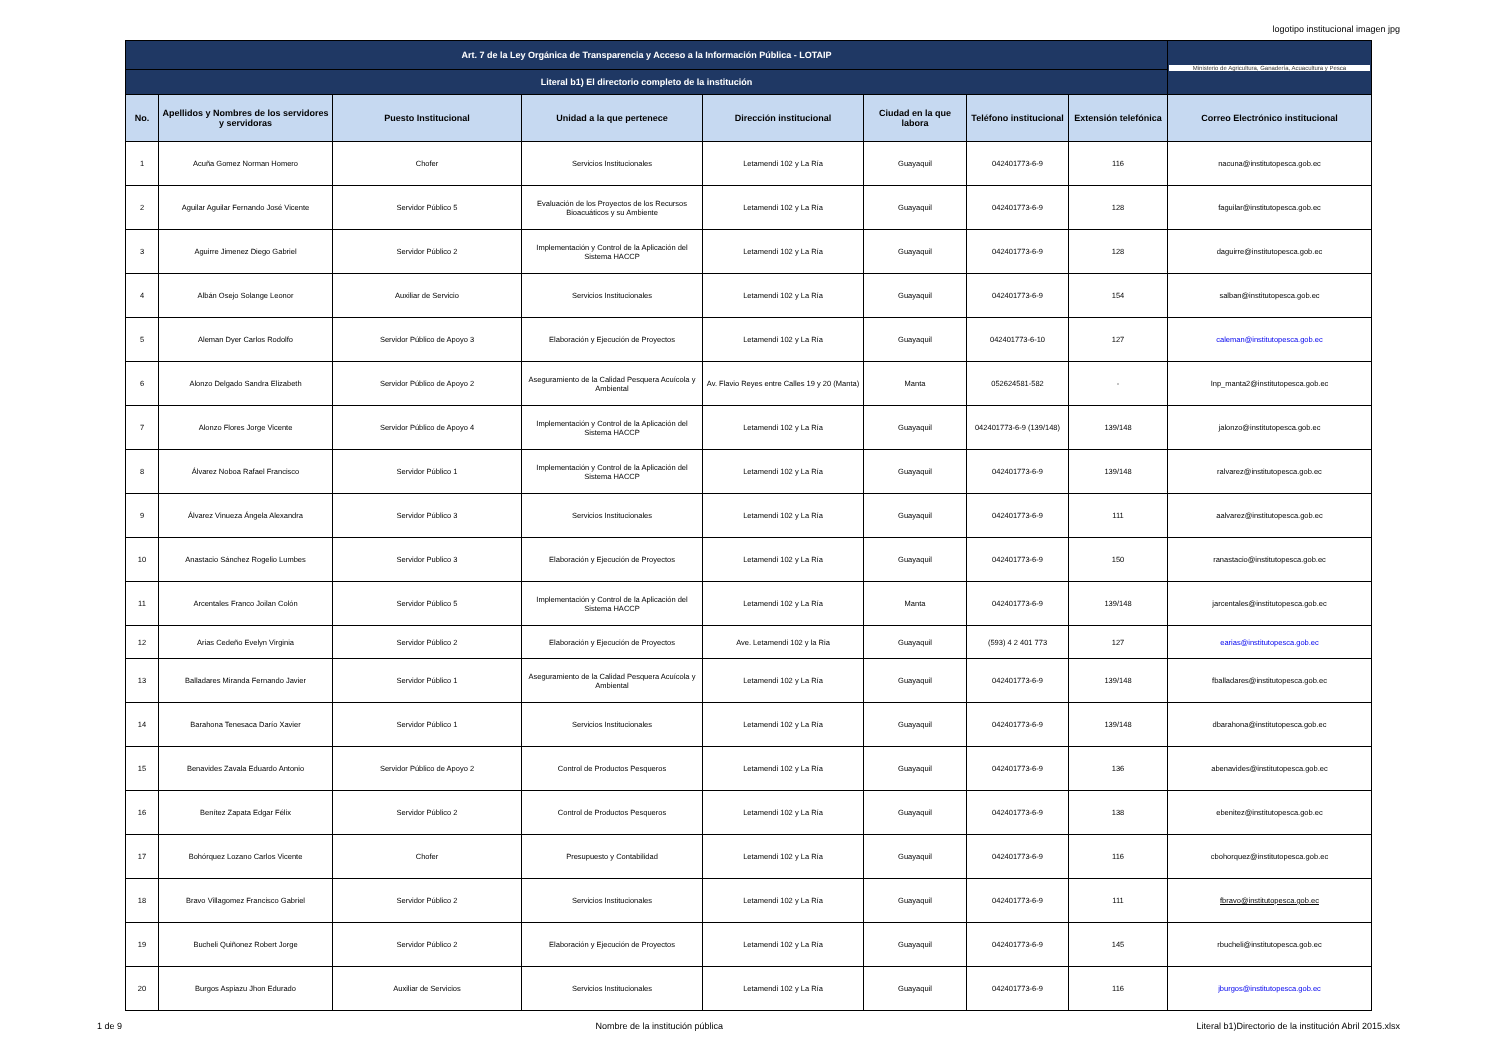logotipo institucional imagen jpg
| Art. 7 de la Ley Orgánica de Transparencia y Acceso a la Información Pública - LOTAIP | | | | | | | | Ministerio de Agricultura, Ganadería, Acuacultura y Pesca |
| Literal b1) El directorio completo de la institución | | | | | | | | |
| No. | Apellidos y Nombres de los servidores y servidoras | Puesto Institucional | Unidad a la que pertenece | Dirección institucional | Ciudad en la que labora | Teléfono institucional | Extensión telefónica | Correo Electrónico institucional |
| 1 | Acuña Gomez Norman Homero | Chofer | Servicios Institucionales | Letamendi 102 y La Ría | Guayaquil | 042401773-6-9 | 116 | nacuna@institutopesca.gob.ec |
| 2 | Aguilar Aguilar Fernando José Vicente | Servidor Público 5 | Evaluación de los Proyectos de los Recursos Bioacuáticos y su Ambiente | Letamendi 102 y La Ría | Guayaquil | 042401773-6-9 | 128 | faguilar@institutopesca.gob.ec |
| 3 | Aguirre Jimenez Diego Gabriel | Servidor Público 2 | Implementación y Control de la Aplicación del Sistema HACCP | Letamendi 102 y La Ría | Guayaquil | 042401773-6-9 | 128 | daguirre@institutopesca.gob.ec |
| 4 | Albán Osejo Solange Leonor | Auxiliar de Servicio | Servicios Institucionales | Letamendi 102 y La Ría | Guayaquil | 042401773-6-9 | 154 | salban@institutopesca.gob.ec |
| 5 | Aleman Dyer Carlos Rodolfo | Servidor Público de Apoyo 3 | Elaboración y Ejecución de Proyectos | Letamendi 102 y La Ría | Guayaquil | 042401773-6-10 | 127 | caleman@institutopesca.gob.ec |
| 6 | Alonzo Delgado Sandra Elizabeth | Servidor Público de Apoyo 2 | Aseguramiento de la Calidad Pesquera Acuícola y Ambiental | Av. Flavio Reyes entre Calles 19 y 20 (Manta) | Manta | 052624581-582 | - | Inp_manta2@institutopesca.gob.ec |
| 7 | Alonzo Flores Jorge Vicente | Servidor Público de Apoyo 4 | Implementación y Control de la Aplicación del Sistema HACCP | Letamendi 102 y La Ría | Guayaquil | 042401773-6-9 (139/148) | 139/148 | jalonzo@institutopesca.gob.ec |
| 8 | Álvarez Noboa Rafael Francisco | Servidor Público 1 | Implementación y Control de la Aplicación del Sistema HACCP | Letamendi 102 y La Ría | Guayaquil | 042401773-6-9 | 139/148 | ralvarez@institutopesca.gob.ec |
| 9 | Álvarez Vinueza Ángela Alexandra | Servidor Público 3 | Servicios Institucionales | Letamendi 102 y La Ría | Guayaquil | 042401773-6-9 | 111 | aalvarez@institutopesca.gob.ec |
| 10 | Anastacio Sánchez Rogelio Lumbes | Servidor Publico 3 | Elaboración y Ejecución de Proyectos | Letamendi 102 y La Ría | Guayaquil | 042401773-6-9 | 150 | ranastacio@institutopesca.gob.ec |
| 11 | Arcentales Franco Joilan Colón | Servidor Público 5 | Implementación y Control de la Aplicación del Sistema HACCP | Letamendi 102 y La Ría | Manta | 042401773-6-9 | 139/148 | jarcentales@institutopesca.gob.ec |
| 12 | Arias Cedeño Evelyn Virginia | Servidor Público 2 | Elaboración y Ejecución de Proyectos | Ave. Letamendi 102 y la Ria | Guayaquil | (593) 4 2 401 773 | 127 | earias@institutopesca.gob.ec |
| 13 | Balladares Miranda Fernando Javier | Servidor Público 1 | Aseguramiento de la Calidad Pesquera Acuícola y Ambiental | Letamendi 102 y La Ría | Guayaquil | 042401773-6-9 | 139/148 | fballadares@institutopesca.gob.ec |
| 14 | Barahona Tenesaca Darío Xavier | Servidor Público 1 | Servicios Institucionales | Letamendi 102 y La Ría | Guayaquil | 042401773-6-9 | 139/148 | dbarahona@institutopesca.gob.ec |
| 15 | Benavides Zavala Eduardo Antonio | Servidor Público de Apoyo 2 | Control de Productos Pesqueros | Letamendi 102 y La Ría | Guayaquil | 042401773-6-9 | 136 | abenavides@institutopesca.gob.ec |
| 16 | Benítez Zapata Edgar Félix | Servidor Público 2 | Control de Productos Pesqueros | Letamendi 102 y La Ría | Guayaquil | 042401773-6-9 | 138 | ebenitez@institutopesca.gob.ec |
| 17 | Bohórquez Lozano Carlos Vicente | Chofer | Presupuesto y Contabilidad | Letamendi 102 y La Ría | Guayaquil | 042401773-6-9 | 116 | cbohorquez@institutopesca.gob.ec |
| 18 | Bravo Villagomez Francisco Gabriel | Servidor Público 2 | Servicios Institucionales | Letamendi 102 y La Ría | Guayaquil | 042401773-6-9 | 111 | fbravo@institutopesca.gob.ec |
| 19 | Bucheli Quiñonez Robert Jorge | Servidor Público 2 | Elaboración y Ejecución de Proyectos | Letamendi 102 y La Ría | Guayaquil | 042401773-6-9 | 145 | rbucheli@institutopesca.gob.ec |
| 20 | Burgos Aspiazu Jhon Edurado | Auxiliar de Servicios | Servicios Institucionales | Letamendi 102 y La Ría | Guayaquil | 042401773-6-9 | 116 | jburgos@institutopesca.gob.ec |
1 de 9 Nombre de la institución pública Literal b1)Directorio de la institución Abril 2015.xlsx